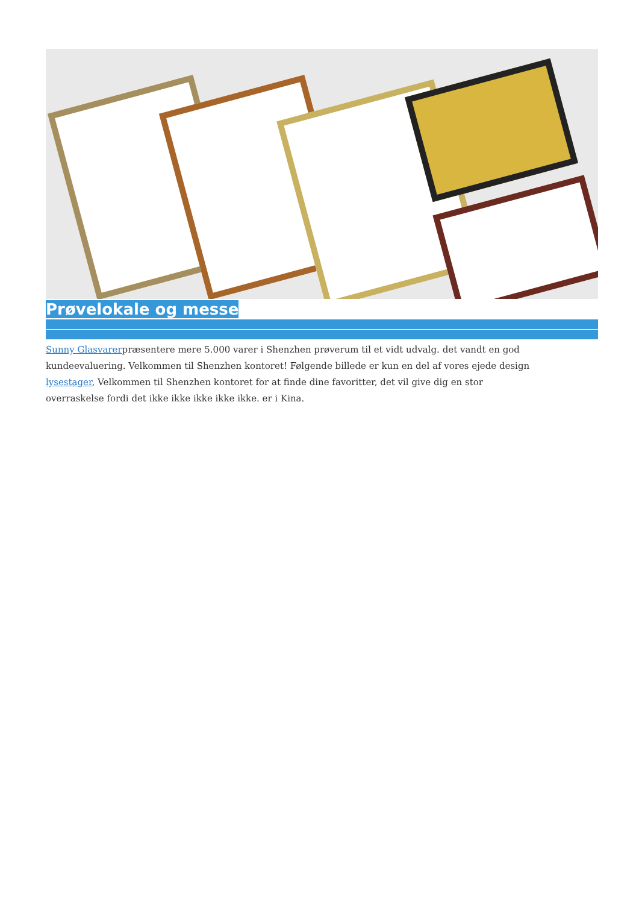Prøvelokale og messe
Sunny Glasvarerpræsentere mere 5.000 varer i Shenzhen prøverum til et vidt udvalg. det vandt en god kundeevaluering. Velkommen til Shenzhen kontoret! Følgende billede er kun en del af vores ejede design lysestager, Velkommen til Shenzhen kontoret for at finde dine favoritter, det vil give dig en stor overraskelse fordi det ikke ikke ikke ikke ikke. er i Kina.